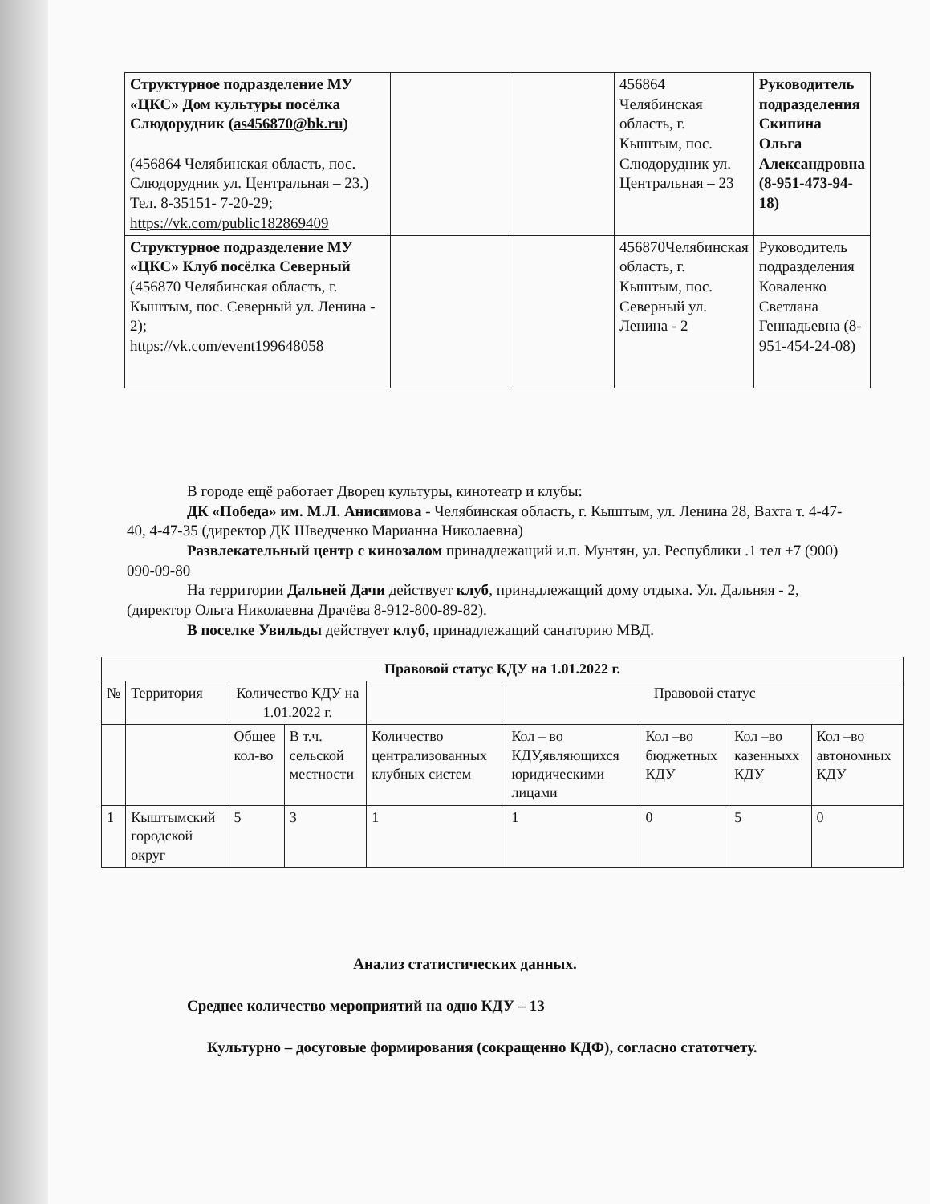| Структурное подразделение МУ «ЦКС» Дом культуры посёлка Слюдорудник ( as456870@bk.ru ) (456864 Челябинская область, пос. Слюдорудник ул. Центральная – 23.) Тел. 8-35151- 7-20-29; https://vk.com/public182869409 | | | 456864 Челябинская область, г. Кыштым, пос. Слюдорудник ул. Центральная – 23 | Руководитель подразделения Скипина Ольга Александровна (8-951-473-94-18) |
| Структурное подразделение МУ «ЦКС» Клуб посёлка Северный (456870 Челябинская область, г. Кыштым, пос. Северный ул. Ленина - 2); https://vk.com/event199648058 | | | 456870Челябинская область, г. Кыштым, пос. Северный ул. Ленина - 2 | Руководитель подразделения Коваленко Светлана Геннадьевна (8-951-454-24-08) |
В городе ещё работает Дворец культуры, кинотеатр и клубы:
ДК «Победа» им. М.Л. Анисимова - Челябинская область, г. Кыштым, ул. Ленина 28, Вахта т. 4-47-40, 4-47-35 (директор ДК Шведченко Марианна Николаевна)
Развлекательный центр с кинозалом принадлежащий и.п. Мунтян, ул. Республики .1 тел +7 (900) 090-09-80
На территории Дальней Дачи действует клуб, принадлежащий дому отдыха. Ул. Дальняя - 2, (директор Ольга Николаевна Драчёва 8-912-800-89-82).
В поселке Увильды действует клуб, принадлежащий санаторию МВД.
| Правовой статус КДУ на 1.01.2022 г. | | | | | | | | |
| --- | --- | --- | --- | --- | --- | --- | --- | --- |
| № | Территория | Количество КДУ на 1.01.2022 г. | | | Правовой статус | | | |
| | | Общее кол-во | В т.ч. сельской местности | Количество централизованных клубных систем | Кол – во КДУ,являющихся юридическими лицами | Кол –во бюджетных КДУ | Кол –во казенныхх КДУ | Кол –во автономных КДУ |
| 1 | Кыштымский городской округ | 5 | 3 | 1 | 1 | 0 | 5 | 0 |
Анализ статистических данных.
Среднее количество мероприятий на одно КДУ – 13
Культурно – досуговые формирования (сокращенно КДФ), согласно статотчету.